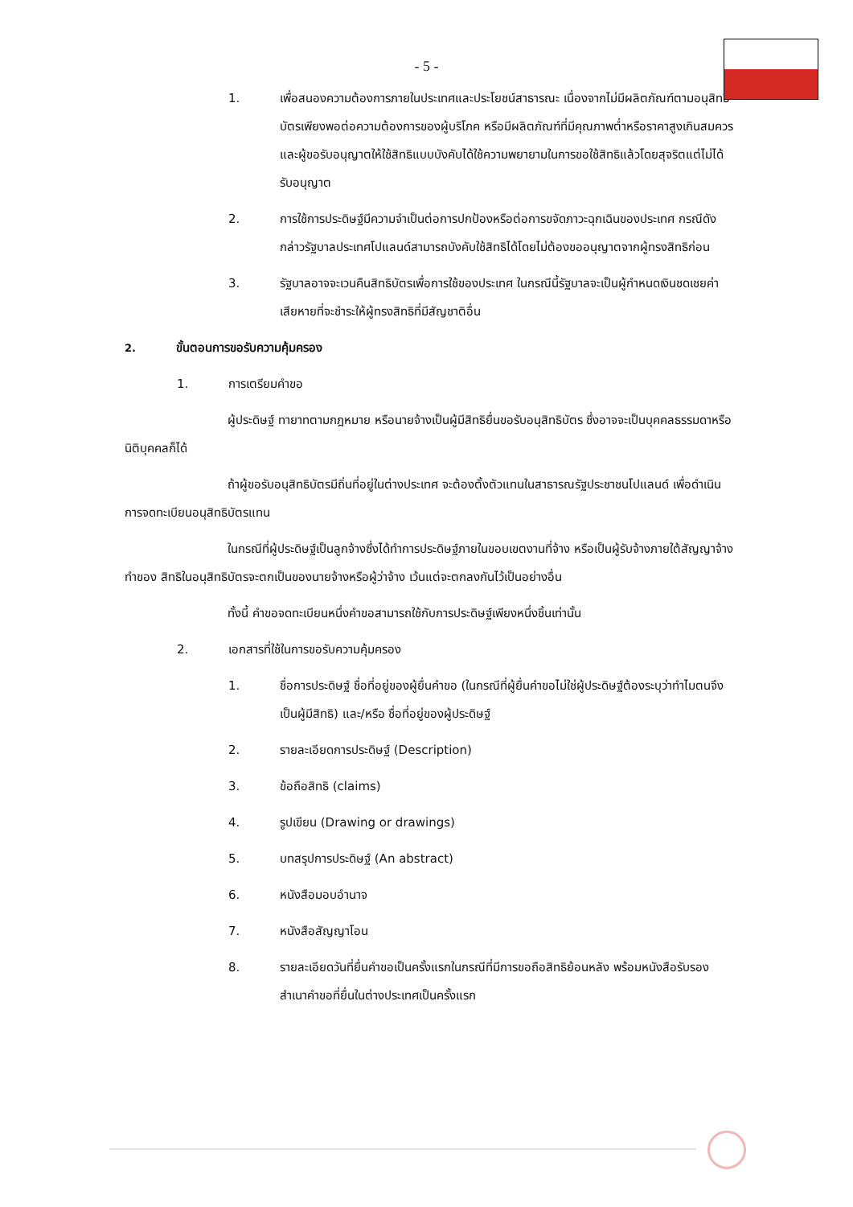- 5 -
1. เพื่อสนองความต้องการภายในประเทศและประโยชน์สาธารณะ เนื่องจากไม่มีผลิตภัณฑ์ตามอนุสิทธิบัตรเพียงพอต่อความต้องการของผู้บริโภค หรือมีผลิตภัณฑ์ที่มีคุณภาพต่ำหรือราคาสูงเกินสมควร และผู้ขอรับอนุญาตให้ใช้สิทธิแบบบังคับได้ใช้ความพยายามในการขอใช้สิทธิแล้วโดยสุจริตแต่ไม่ได้รับอนุญาต
2. การใช้การประดิษฐ์มีความจำเป็นต่อการปกป้องหรือต่อการขจัดภาวะฉุกเฉินของประเทศ กรณีดังกล่าวรัฐบาลประเทศโปแลนด์สามารถบังคับใช้สิทธิได้โดยไม่ต้องขออนุญาตจากผู้ทรงสิทธิก่อน
3. รัฐบาลอาจจะเวนคืนสิทธิบัตรเพื่อการใช้ของประเทศ ในกรณีนี้รัฐบาลจะเป็นผู้กำหนดเงินชดเชยค่าเสียหายที่จะชำระให้ผู้ทรงสิทธิที่มีสัญชาติอื่น
2. ขั้นตอนการขอรับความคุ้มครอง
1. การเตรียมคำขอ
ผู้ประดิษฐ์ ทายาทตามกฎหมาย หรือนายจ้างเป็นผู้มีสิทธิยื่นขอรับอนุสิทธิบัตร ซึ่งอาจจะเป็นบุคคลธรรมดาหรือนิติบุคคลก็ได้
ถ้าผู้ขอรับอนุสิทธิบัตรมีถิ่นที่อยู่ในต่างประเทศ จะต้องตั้งตัวแทนในสาธารณรัฐประชาชนโปแลนด์ เพื่อดำเนินการจดทะเบียนอนุสิทธิบัตรแทน
ในกรณีที่ผู้ประดิษฐ์เป็นลูกจ้างซึ่งได้ทำการประดิษฐ์ภายในขอบเขตงานที่จ้าง หรือเป็นผู้รับจ้างภายใต้สัญญาจ้างทำของ สิทธิในอนุสิทธิบัตรจะตกเป็นของนายจ้างหรือผู้ว่าจ้าง เว้นแต่จะตกลงกันไว้เป็นอย่างอื่น
ทั้งนี้ คำขอจดทะเบียนหนึ่งคำขอสามารถใช้กับการประดิษฐ์เพียงหนึ่งชิ้นเท่านั้น
2. เอกสารที่ใช้ในการขอรับความคุ้มครอง
1. ชื่อการประดิษฐ์ ชื่อที่อยู่ของผู้ยื่นคำขอ (ในกรณีที่ผู้ยื่นคำขอไม่ใช่ผู้ประดิษฐ์ต้องระบุว่าทำไมตนจึงเป็นผู้มีสิทธิ) และ/หรือ ชื่อที่อยู่ของผู้ประดิษฐ์
2. รายละเอียดการประดิษฐ์ (Description)
3. ข้อถือสิทธิ (claims)
4. รูปเขียน (Drawing or drawings)
5. บทสรุปการประดิษฐ์ (An abstract)
6. หนังสือมอบอำนาจ
7. หนังสือสัญญาโอน
8. รายละเอียดวันที่ยื่นคำขอเป็นครั้งแรกในกรณีที่มีการขอถือสิทธิย้อนหลัง พร้อมหนังสือรับรองสำเนาคำขอที่ยื่นในต่างประเทศเป็นครั้งแรก